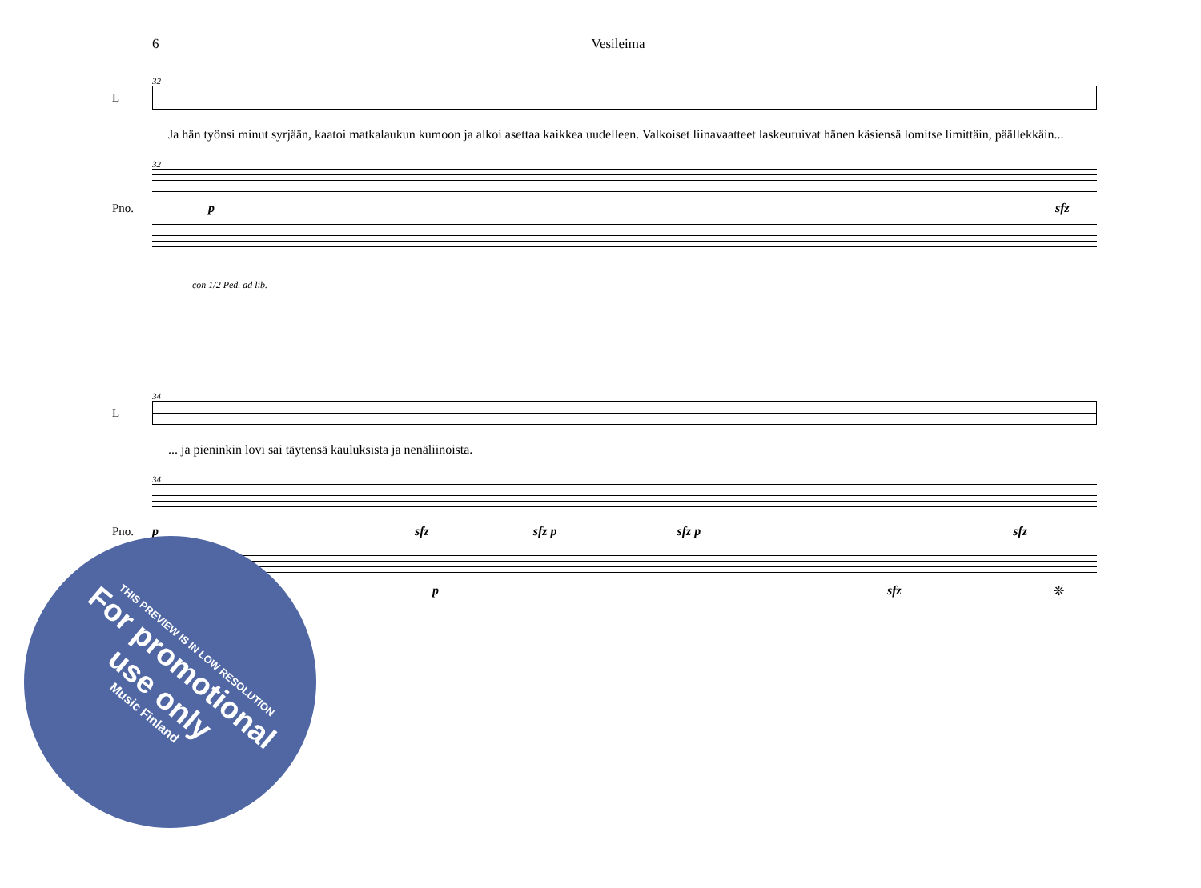6 Vesileima
32
L
Ja hän työnsi minut syrjään, kaatoi matkalaukun kumoon ja alkoi asettaa kaikkea uudelleen. Valkoiset liinavaatteet laskeutuivat hänen käsiensä lomitse limittäin, päällekkäin...
32
Pno. psfz
con 1/2 Ped. ad lib.
34
L
... ja pieninkin lovi sai täytensä kauluksista ja nenäliinoista.
34
Pno. psfz sfz p sfz p sfz
psfz ❊
THIS PREVIEW IS IN LOW RESOLUTION
For promotional
use only
Music Finland